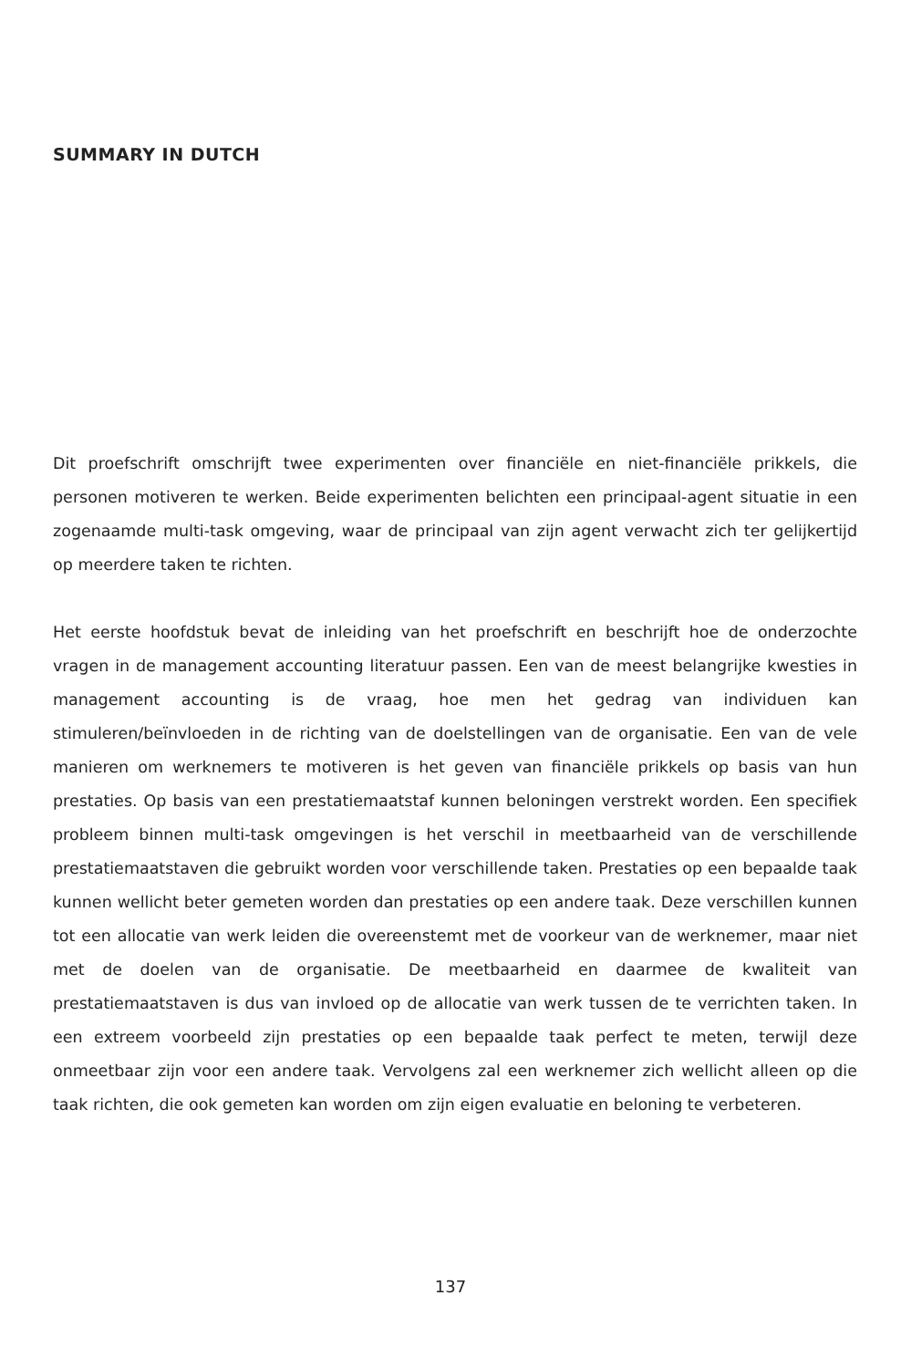SUMMARY IN DUTCH
Dit proefschrift omschrijft twee experimenten over financiële en niet-financiële prikkels, die personen motiveren te werken. Beide experimenten belichten een principaal-agent situatie in een zogenaamde multi-task omgeving, waar de principaal van zijn agent verwacht zich ter gelijkertijd op meerdere taken te richten.
Het eerste hoofdstuk bevat de inleiding van het proefschrift en beschrijft hoe de onderzochte vragen in de management accounting literatuur passen. Een van de meest belangrijke kwesties in management accounting is de vraag, hoe men het gedrag van individuen kan stimuleren/beïnvloeden in de richting van de doelstellingen van de organisatie. Een van de vele manieren om werknemers te motiveren is het geven van financiële prikkels op basis van hun prestaties. Op basis van een prestatiemaatstaf kunnen beloningen verstrekt worden. Een specifiek probleem binnen multi-task omgevingen is het verschil in meetbaarheid van de verschillende prestatiemaatstaven die gebruikt worden voor verschillende taken. Prestaties op een bepaalde taak kunnen wellicht beter gemeten worden dan prestaties op een andere taak. Deze verschillen kunnen tot een allocatie van werk leiden die overeenstemt met de voorkeur van de werknemer, maar niet met de doelen van de organisatie. De meetbaarheid en daarmee de kwaliteit van prestatiemaatstaven is dus van invloed op de allocatie van werk tussen de te verrichten taken. In een extreem voorbeeld zijn prestaties op een bepaalde taak perfect te meten, terwijl deze onmeetbaar zijn voor een andere taak. Vervolgens zal een werknemer zich wellicht alleen op die taak richten, die ook gemeten kan worden om zijn eigen evaluatie en beloning te verbeteren.
137